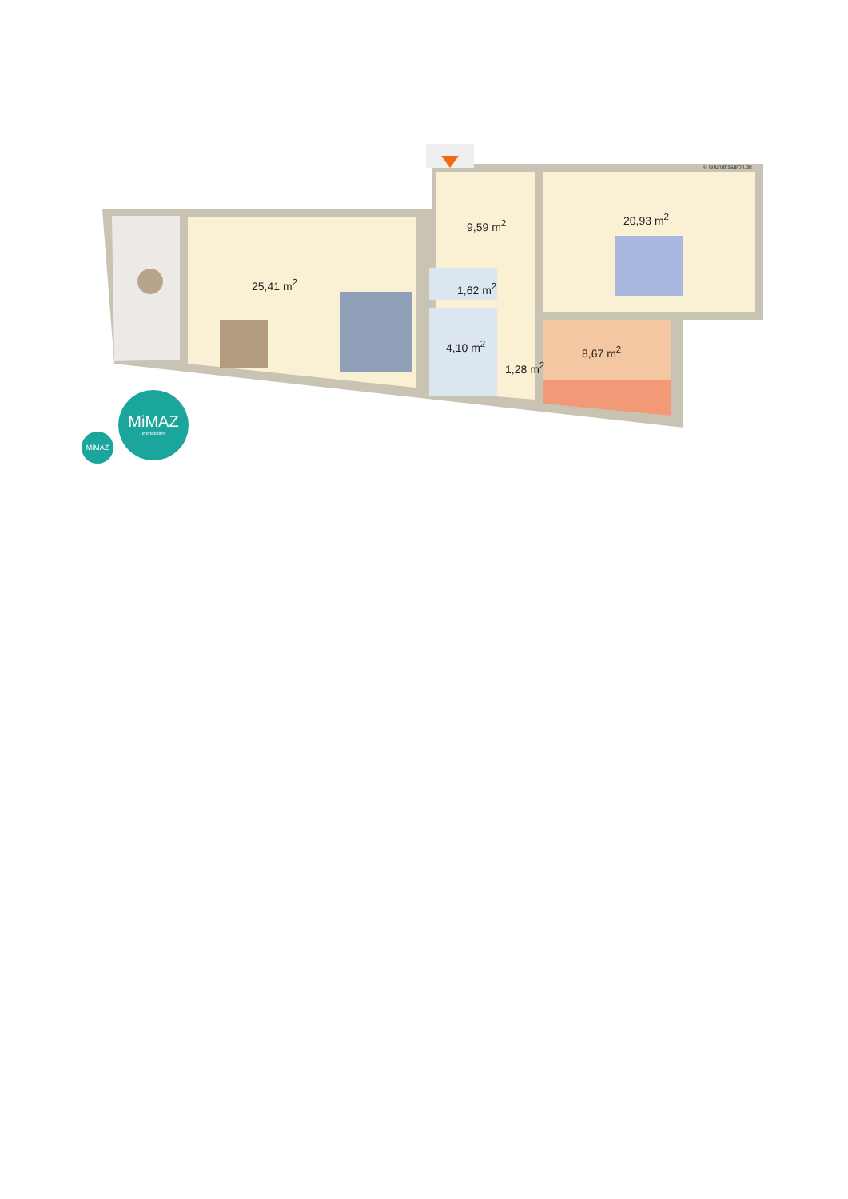© Grundrissprofi.de
9,59 m<sup>2</sup> 20,93 m<sup>2</sup>
25,41 m<sup>2</sup> 1,62 m<sup>2</sup>
4,10 m<sup>2</sup>
1,28 m<sup>2</sup>
8,67 m<sup>2</sup>
MiMAZ
MiMAZ
Immobilien